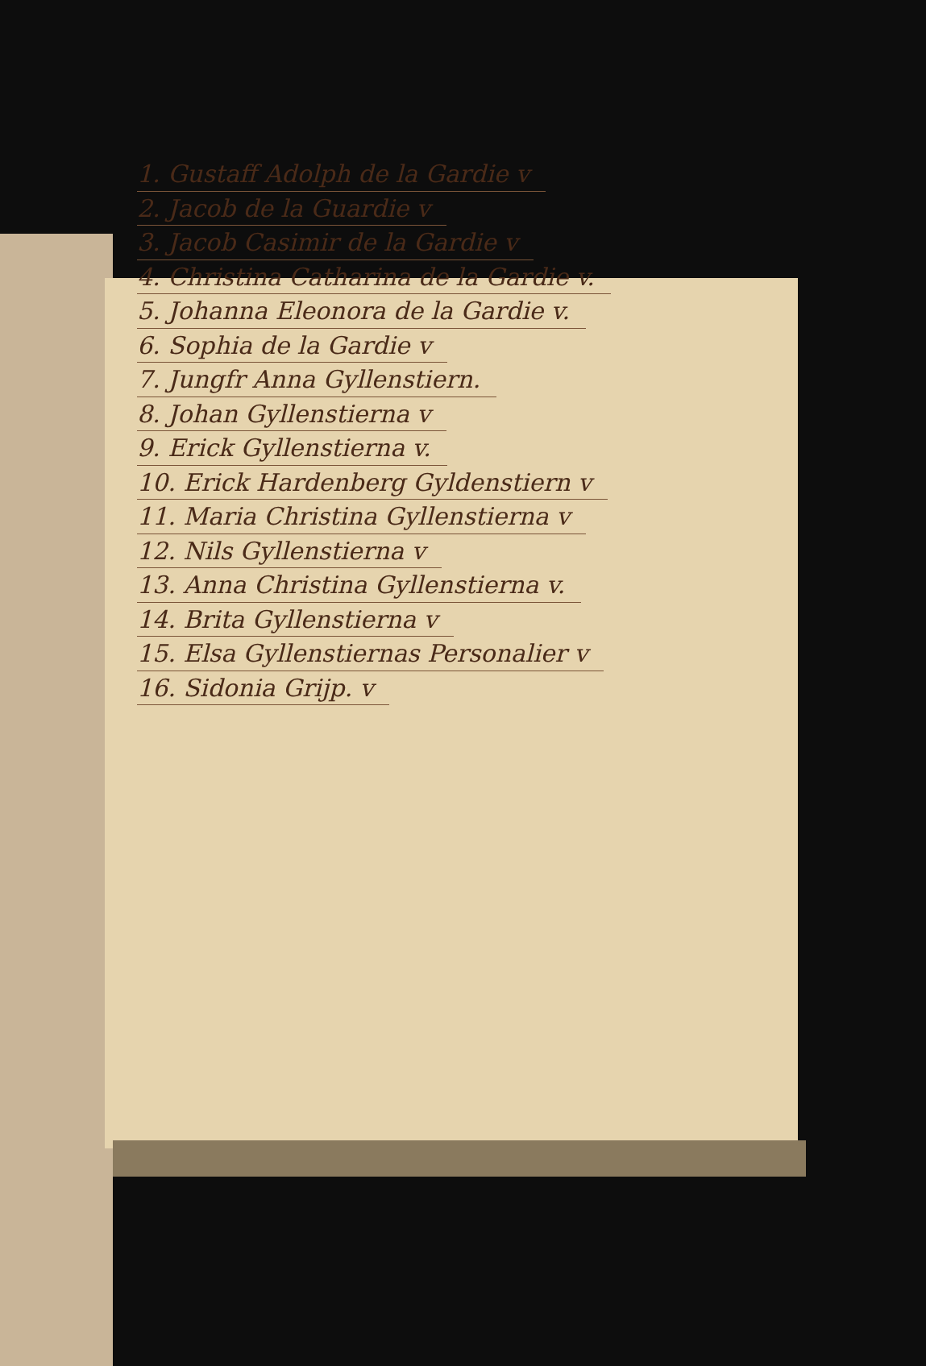1. Gustaff Adolph de la Gardie v
2. Jacob de la Guardie v
3. Jacob Casimir de la Gardie v
4. Christina Catharina de la Gardie v.
5. Johanna Eleonora de la Gardie v.
6. Sophia de la Gardie v
7. Jungfr Anna Gyllenstiern.
8. Johan Gyllenstierna v
9. Erick Gyllenstierna v.
10. Erick Hardenberg Gyldenstiern v
11. Maria Christina Gyllenstierna v
12. Nils Gyllenstierna v
13. Anna Christina Gyllenstierna v.
14. Brita Gyllenstierna v
15. Elsa Gyllenstiernas Personalier v
16. Sidonia Grijp. v